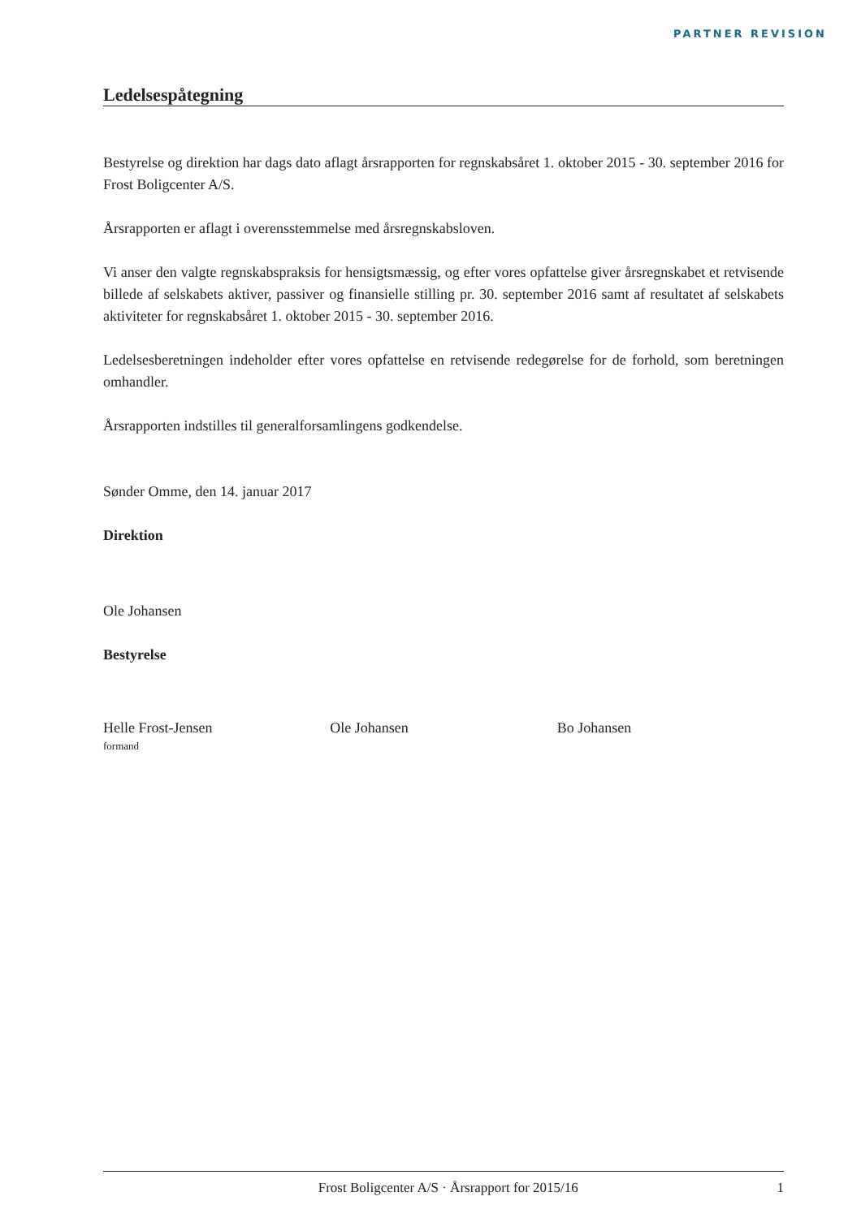PARTNER REVISION
Ledelsespåtegning
Bestyrelse og direktion har dags dato aflagt årsrapporten for regnskabsåret 1. oktober 2015 - 30. september 2016 for Frost Boligcenter A/S.
Årsrapporten er aflagt i overensstemmelse med årsregnskabsloven.
Vi anser den valgte regnskabspraksis for hensigtsmæssig, og efter vores opfattelse giver årsregnskabet et retvisende billede af selskabets aktiver, passiver og finansielle stilling pr. 30. september 2016 samt af resultatet af selskabets aktiviteter for regnskabsåret 1. oktober 2015 - 30. september 2016.
Ledelsesberetningen indeholder efter vores opfattelse en retvisende redegørelse for de forhold, som beretningen omhandler.
Årsrapporten indstilles til generalforsamlingens godkendelse.
Sønder Omme, den 14. januar 2017
Direktion
Ole Johansen
Bestyrelse
Helle Frost-Jensen
formand
Ole Johansen Bo Johansen
Frost Boligcenter A/S · Årsrapport for 2015/16 1